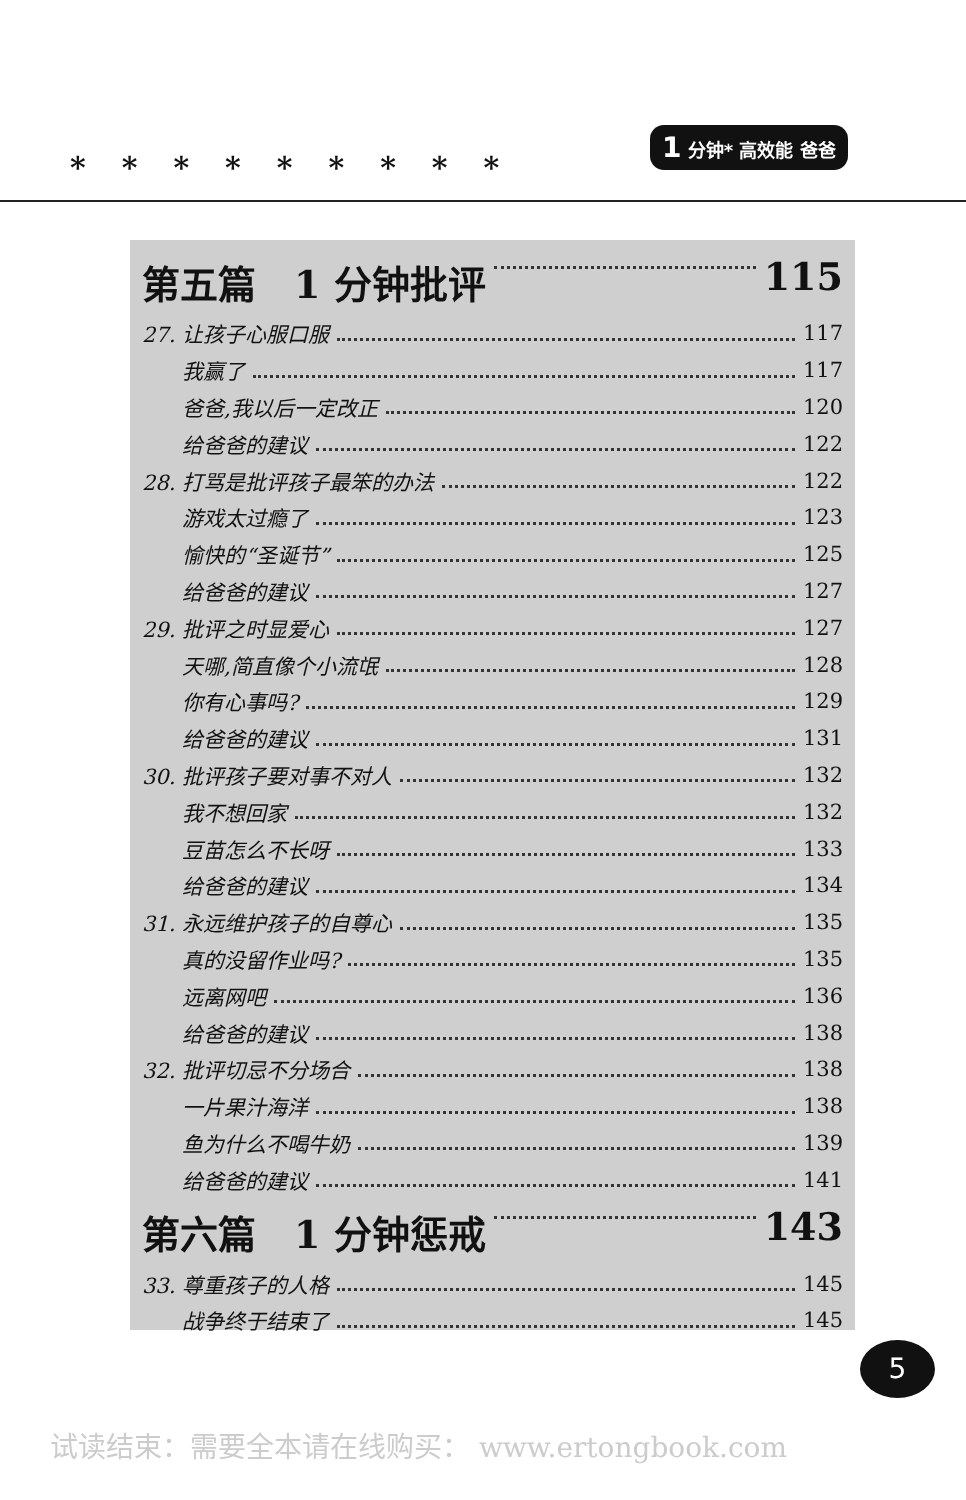*********
1 分钟* 高效能 爸爸
第五篇　1 分钟批评 115
27. 让孩子心服口服 117
我赢了 117
爸爸,我以后一定改正 120
给爸爸的建议 122
28. 打骂是批评孩子最笨的办法 122
游戏太过瘾了 123
愉快的“圣诞节” 125
给爸爸的建议 127
29. 批评之时显爱心 127
天哪,简直像个小流氓 128
你有心事吗? 129
给爸爸的建议 131
30. 批评孩子要对事不对人 132
我不想回家 132
豆苗怎么不长呀 133
给爸爸的建议 134
31. 永远维护孩子的自尊心 135
真的没留作业吗? 135
远离网吧 136
给爸爸的建议 138
32. 批评切忌不分场合 138
一片果汁海洋 138
鱼为什么不喝牛奶 139
给爸爸的建议 141
第六篇　1 分钟惩戒 143
33. 尊重孩子的人格 145
战争终于结束了 145
5
试读结束：需要全本请在线购买： www.ertongbook.com